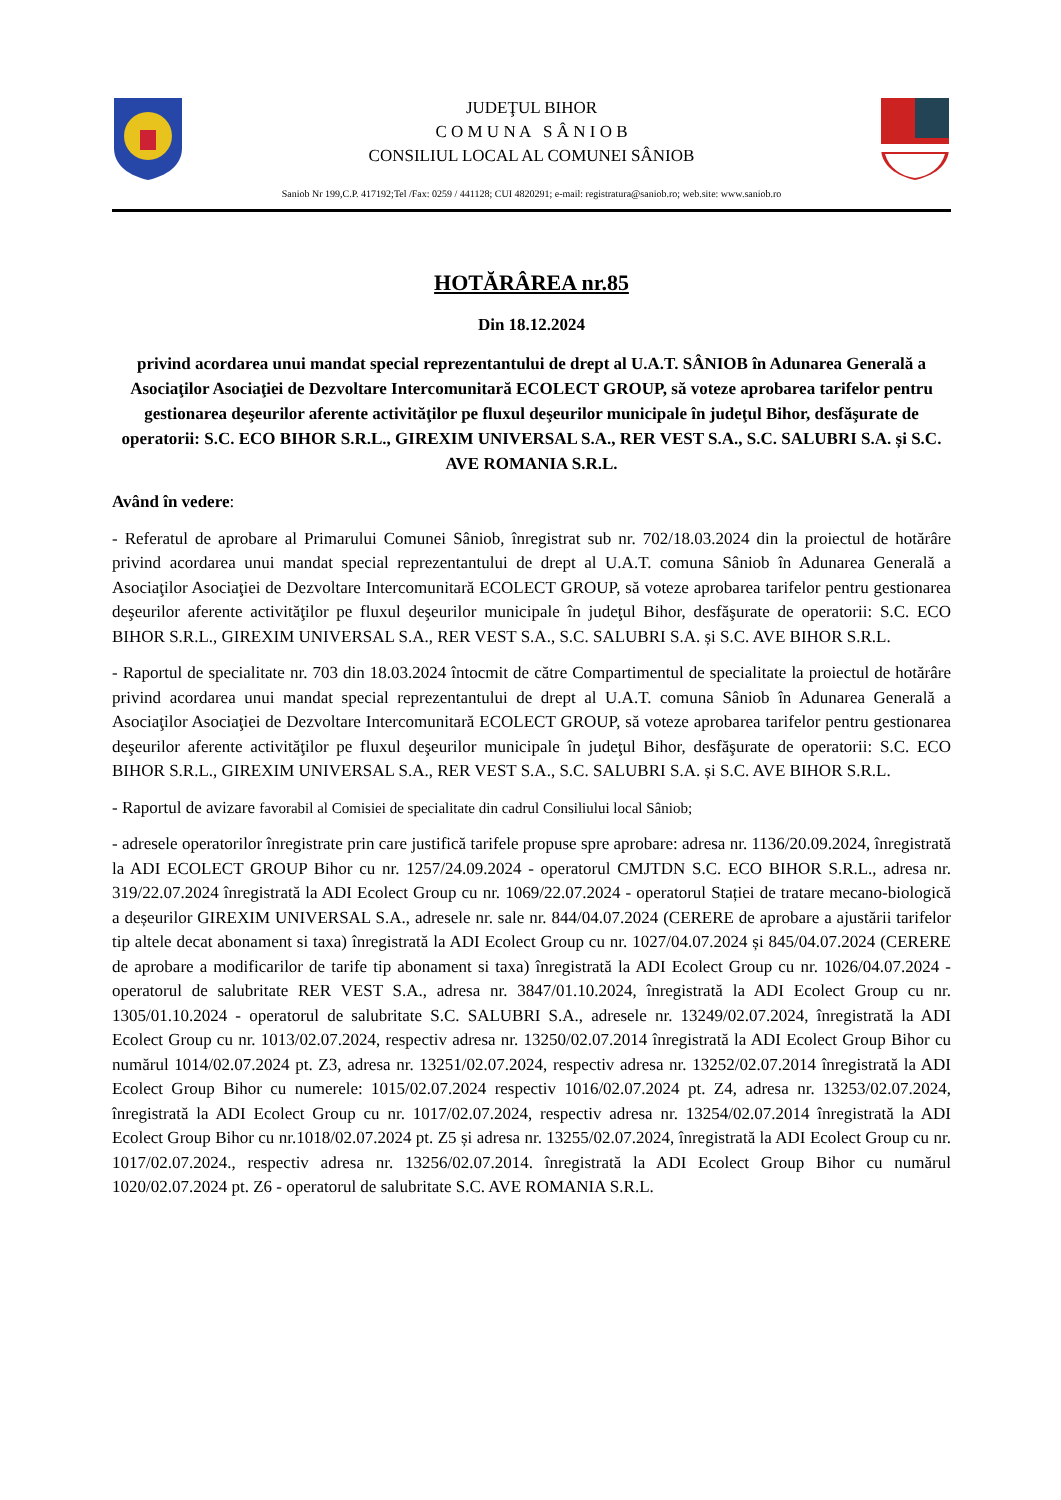JUDEŢUL BIHOR
C O M U N A S Â N I O B
CONSILIUL LOCAL AL COMUNEI SÂNIOB
Saniob Nr 199,C.P. 417192;Tel /Fax: 0259 / 441128; CUI 4820291; e-mail: registratura@saniob.ro; web.site: www.saniob.ro
HOTĂRÂREA nr.85
Din 18.12.2024
privind acordarea unui mandat special reprezentantului de drept al U.A.T. SÂNIOB în Adunarea Generală a Asociaţilor Asociaţiei de Dezvoltare Intercomunitară ECOLECT GROUP, să voteze aprobarea tarifelor pentru gestionarea deşeurilor aferente activităţilor pe fluxul deşeurilor municipale în judeţul Bihor, desfăşurate de operatorii: S.C. ECO BIHOR S.R.L., GIREXIM UNIVERSAL S.A., RER VEST S.A., S.C. SALUBRI S.A. și S.C. AVE ROMANIA S.R.L.
Având în vedere:
- Referatul de aprobare al Primarului Comunei Sâniob, înregistrat sub nr. 702/18.03.2024 din la proiectul de hotărâre privind acordarea unui mandat special reprezentantului de drept al U.A.T. comuna Sâniob în Adunarea Generală a Asociaţilor Asociaţiei de Dezvoltare Intercomunitară ECOLECT GROUP, să voteze aprobarea tarifelor pentru gestionarea deşeurilor aferente activităţilor pe fluxul deşeurilor municipale în judeţul Bihor, desfăşurate de operatorii: S.C. ECO BIHOR S.R.L., GIREXIM UNIVERSAL S.A., RER VEST S.A., S.C. SALUBRI S.A. și S.C. AVE BIHOR S.R.L.
- Raportul de specialitate nr. 703 din 18.03.2024 întocmit de către Compartimentul de specialitate la proiectul de hotărâre privind acordarea unui mandat special reprezentantului de drept al U.A.T. comuna Sâniob în Adunarea Generală a Asociaţilor Asociaţiei de Dezvoltare Intercomunitară ECOLECT GROUP, să voteze aprobarea tarifelor pentru gestionarea deşeurilor aferente activităţilor pe fluxul deşeurilor municipale în judeţul Bihor, desfăşurate de operatorii: S.C. ECO BIHOR S.R.L., GIREXIM UNIVERSAL S.A., RER VEST S.A., S.C. SALUBRI S.A. și S.C. AVE BIHOR S.R.L.
- Raportul de avizare favorabil al Comisiei de specialitate din cadrul Consiliului local Sâniob;
- adresele operatorilor înregistrate prin care justifică tarifele propuse spre aprobare: adresa nr. 1136/20.09.2024, înregistrată la ADI ECOLECT GROUP Bihor cu nr. 1257/24.09.2024 - operatorul CMJTDN S.C. ECO BIHOR S.R.L., adresa nr. 319/22.07.2024 înregistrată la ADI Ecolect Group cu nr. 1069/22.07.2024 - operatorul Stației de tratare mecano-biologică a deșeurilor GIREXIM UNIVERSAL S.A., adresele nr. sale nr. 844/04.07.2024 (CERERE de aprobare a ajustării tarifelor tip altele decat abonament si taxa) înregistrată la ADI Ecolect Group cu nr. 1027/04.07.2024 și 845/04.07.2024 (CERERE de aprobare a modificarilor de tarife tip abonament si taxa) înregistrată la ADI Ecolect Group cu nr. 1026/04.07.2024 - operatorul de salubritate RER VEST S.A., adresa nr. 3847/01.10.2024, înregistrată la ADI Ecolect Group cu nr. 1305/01.10.2024 - operatorul de salubritate S.C. SALUBRI S.A., adresele nr. 13249/02.07.2024, înregistrată la ADI Ecolect Group cu nr. 1013/02.07.2024, respectiv adresa nr. 13250/02.07.2014 înregistrată la ADI Ecolect Group Bihor cu numărul 1014/02.07.2024 pt. Z3, adresa nr. 13251/02.07.2024, respectiv adresa nr. 13252/02.07.2014 înregistrată la ADI Ecolect Group Bihor cu numerele: 1015/02.07.2024 respectiv 1016/02.07.2024 pt. Z4, adresa nr. 13253/02.07.2024, înregistrată la ADI Ecolect Group cu nr. 1017/02.07.2024, respectiv adresa nr. 13254/02.07.2014 înregistrată la ADI Ecolect Group Bihor cu nr.1018/02.07.2024 pt. Z5 și adresa nr. 13255/02.07.2024, înregistrată la ADI Ecolect Group cu nr. 1017/02.07.2024., respectiv adresa nr. 13256/02.07.2014. înregistrată la ADI Ecolect Group Bihor cu numărul 1020/02.07.2024 pt. Z6 - operatorul de salubritate S.C. AVE ROMANIA S.R.L.